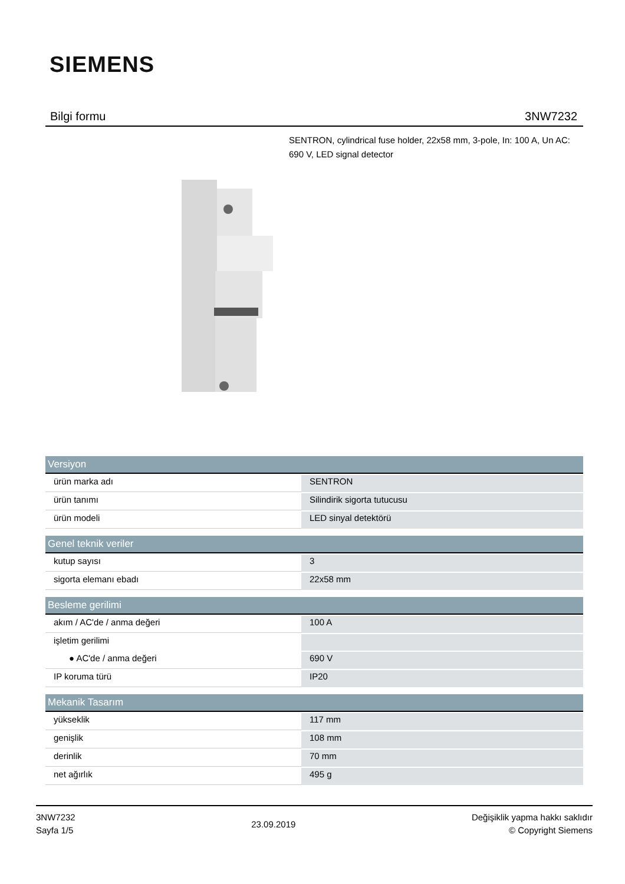SIEMENS
Bilgi formu 3NW7232
SENTRON, cylindrical fuse holder, 22x58 mm, 3-pole, In: 100 A, Un AC: 690 V, LED signal detector
| Versiyon | |
| --- | --- |
| ürün marka adı | SENTRON |
| ürün tanımı | Silindirik sigorta tutucusu |
| ürün modeli | LED sinyal detektörü |
| Genel teknik veriler | |
| kutup sayısı | 3 |
| sigorta elemanı ebadı | 22x58 mm |
| Besleme gerilimi | |
| akım / AC'de / anma değeri | 100 A |
| işletim gerilimi | |
| ● AC'de / anma değeri | 690 V |
| IP koruma türü | IP20 |
| Mekanik Tasarım | |
| yükseklik | 117 mm |
| genişlik | 108 mm |
| derinlik | 70 mm |
| net ağırlık | 495 g |
3NW7232
Sayfa 1/5
23.09.2019
Değişiklik yapma hakkı saklıdır
© Copyright Siemens